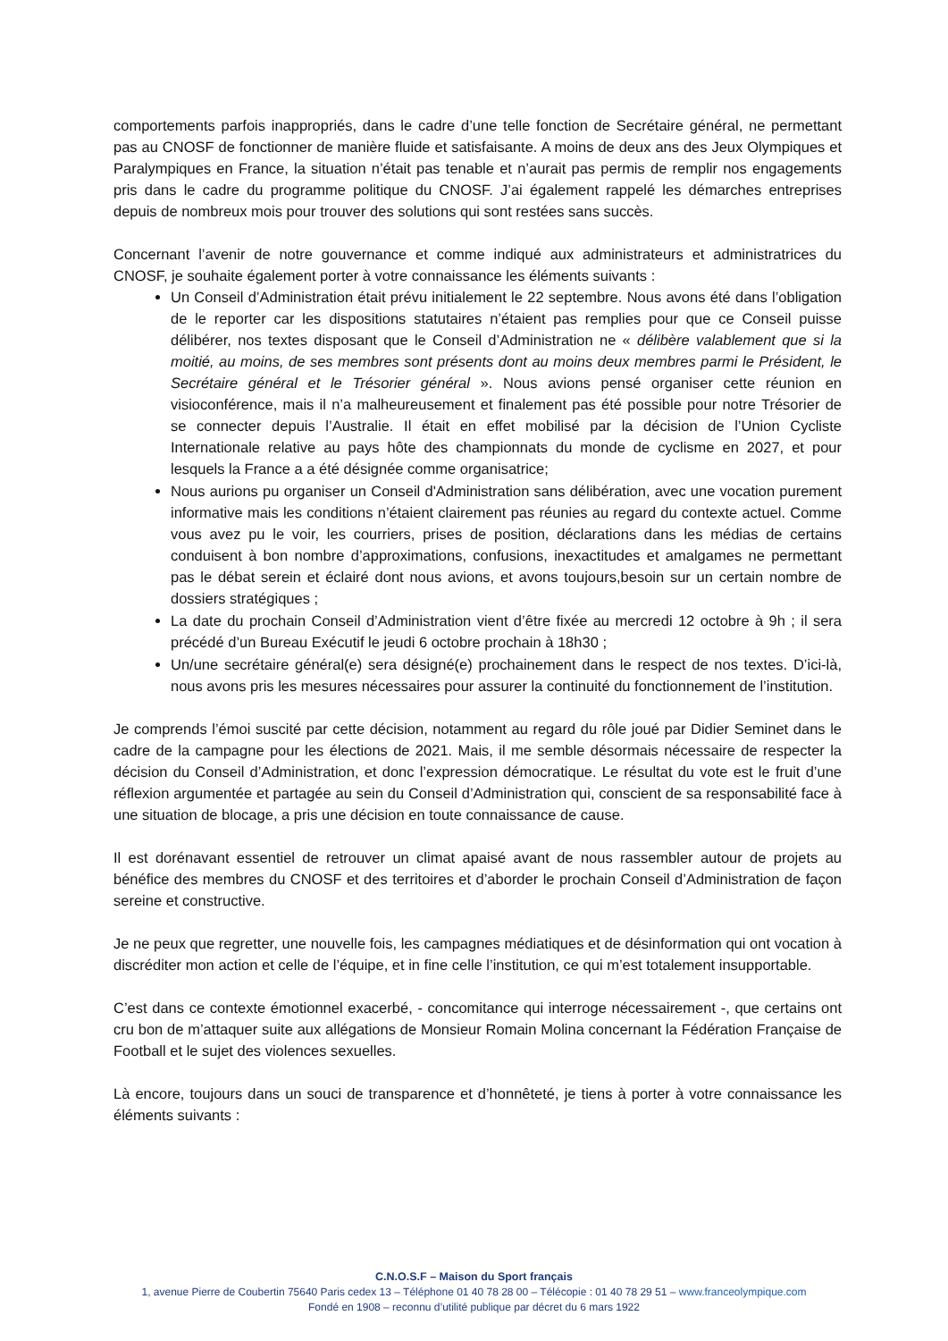comportements parfois inappropriés, dans le cadre d’une telle fonction de Secrétaire général, ne permettant pas au CNOSF de fonctionner de manière fluide et satisfaisante. A moins de deux ans des Jeux Olympiques et Paralympiques en France, la situation n’était pas tenable et n’aurait pas permis de remplir nos engagements pris dans le cadre du programme politique du CNOSF. J’ai également rappelé les démarches entreprises depuis de nombreux mois pour trouver des solutions qui sont restées sans succès.
Concernant l’avenir de notre gouvernance et comme indiqué aux administrateurs et administratrices du CNOSF, je souhaite également porter à votre connaissance les éléments suivants :
Un Conseil d’Administration était prévu initialement le 22 septembre. Nous avons été dans l’obligation de le reporter car les dispositions statutaires n’étaient pas remplies pour que ce Conseil puisse délibérer, nos textes disposant que le Conseil d’Administration ne « délibère valablement que si la moitié, au moins, de ses membres sont présents dont au moins deux membres parmi le Président, le Secrétaire général et le Trésorier général ». Nous avions pensé organiser cette réunion en visioconférence, mais il n’a malheureusement et finalement pas été possible pour notre Trésorier de se connecter depuis l’Australie. Il était en effet mobilisé par la décision de l’Union Cycliste Internationale relative au pays hôte des championnats du monde de cyclisme en 2027, et pour lesquels la France a a été désignée comme organisatrice;
Nous aurions pu organiser un Conseil d'Administration sans délibération, avec une vocation purement informative mais les conditions n’étaient clairement pas réunies au regard du contexte actuel. Comme vous avez pu le voir, les courriers, prises de position, déclarations dans les médias de certains conduisent à bon nombre d’approximations, confusions, inexactitudes et amalgames ne permettant pas le débat serein et éclairé dont nous avions, et avons toujours,besoin sur un certain nombre de dossiers stratégiques ;
La date du prochain Conseil d’Administration vient d’être fixée au mercredi 12 octobre à 9h ; il sera précédé d’un Bureau Exécutif le jeudi 6 octobre prochain à 18h30 ;
Un/une secrétaire général(e) sera désigné(e) prochainement dans le respect de nos textes. D’ici-là, nous avons pris les mesures nécessaires pour assurer la continuité du fonctionnement de l’institution.
Je comprends l’émoi suscité par cette décision, notamment au regard du rôle joué par Didier Seminet dans le cadre de la campagne pour les élections de 2021. Mais, il me semble désormais nécessaire de respecter la décision du Conseil d’Administration, et donc l’expression démocratique. Le résultat du vote est le fruit d’une réflexion argumentée et partagée au sein du Conseil d’Administration qui, conscient de sa responsabilité face à une situation de blocage, a pris une décision en toute connaissance de cause.
Il est dorénavant essentiel de retrouver un climat apaisé avant de nous rassembler autour de projets au bénéfice des membres du CNOSF et des territoires et d’aborder le prochain Conseil d’Administration de façon sereine et constructive.
Je ne peux que regretter, une nouvelle fois, les campagnes médiatiques et de désinformation qui ont vocation à discréditer mon action et celle de l’équipe, et in fine celle l’institution, ce qui m’est totalement insupportable.
C’est dans ce contexte émotionnel exacerbé, - concomitance qui interroge nécessairement -, que certains ont cru bon de m’attaquer suite aux allégations de Monsieur Romain Molina concernant la Fédération Française de Football et le sujet des violences sexuelles.
Là encore, toujours dans un souci de transparence et d’honnêteté, je tiens à porter à votre connaissance les éléments suivants :
C.N.O.S.F – Maison du Sport français
1, avenue Pierre de Coubertin 75640 Paris cedex 13 – Téléphone 01 40 78 28 00 – Télécopie : 01 40 78 29 51 – www.franceolympique.com
Fondé en 1908 – reconnu d’utilité publique par décret du 6 mars 1922